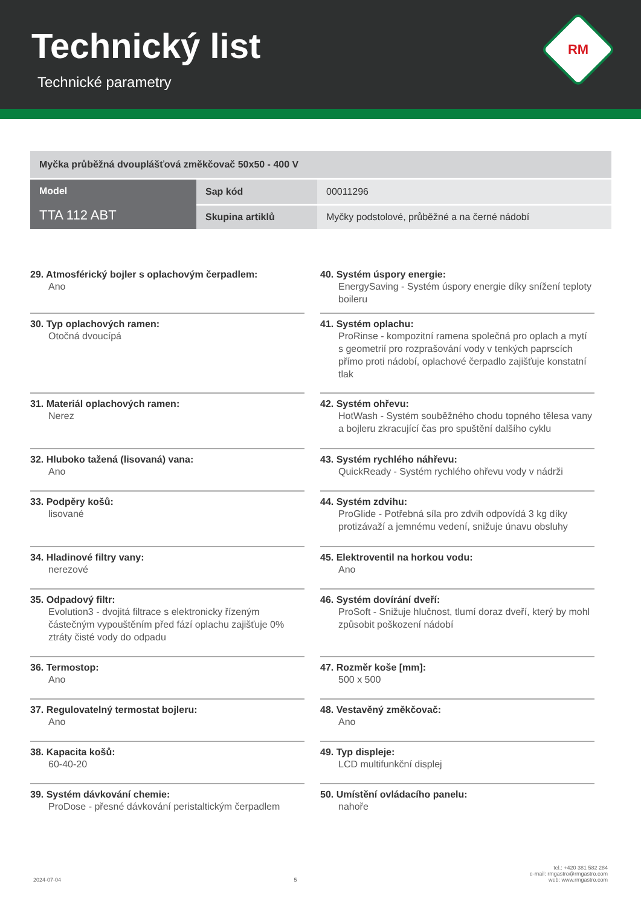Technický list
Technické parametry
RM
| Myčka průběžná dvouplášťová změkčovač 50x50 - 400 V | | |
| Model TTA 112 ABT | Sap kód | 00011296 |
| | Skupina artiklů | Myčky podstolové, průběžné a na černé nádobí |
29. Atmosférický bojler s oplachovým čerpadlem:
Ano
30. Typ oplachových ramen:
Otočná dvoucípá
31. Materiál oplachových ramen:
Nerez
32. Hluboko tažená (lisovaná) vana:
Ano
33. Podpěry košů:
lisované
34. Hladinové filtry vany:
nerezové
35. Odpadový filtr:
Evolution3 - dvojitá filtrace s elektronicky řízeným částečným vypouštěním před fází oplachu zajišťuje 0% ztráty čisté vody do odpadu
36. Termostop:
Ano
37. Regulovatelný termostat bojleru:
Ano
38. Kapacita košů:
60-40-20
39. Systém dávkování chemie:
ProDose - přesné dávkování peristaltickým čerpadlem
40. Systém úspory energie:
EnergySaving - Systém úspory energie díky snížení teploty boileru
41. Systém oplachu:
ProRinse - kompozitní ramena společná pro oplach a mytí s geometrií pro rozprašování vody v tenkých paprscích přímo proti nádobí, oplachové čerpadlo zajišťuje konstatní tlak
42. Systém ohřevu:
HotWash - Systém souběžného chodu topného tělesa vany a bojleru zkracující čas pro spuštění dalšího cyklu
43. Systém rychlého náhřevu:
QuickReady - Systém rychlého ohřevu vody v nádrži
44. Systém zdvihu:
ProGlide - Potřebná síla pro zdvih odpovídá 3 kg díky protizávaží a jemnému vedení, snižuje únavu obsluhy
45. Elektroventil na horkou vodu:
Ano
46. Systém dovírání dveří:
ProSoft - Snižuje hlučnost, tlumí doraz dveří, který by mohl způsobit poškození nádobí
47. Rozměr koše [mm]:
500 x 500
48. Vestavěný změkčovač:
Ano
49. Typ displeje:
LCD multifunkční displej
50. Umístění ovládacího panelu:
nahoře
2024-07-04 5 tel.: +420 381 582 284
e-mail: rmgastro@rmgastro.com
web: www.rmgastro.com